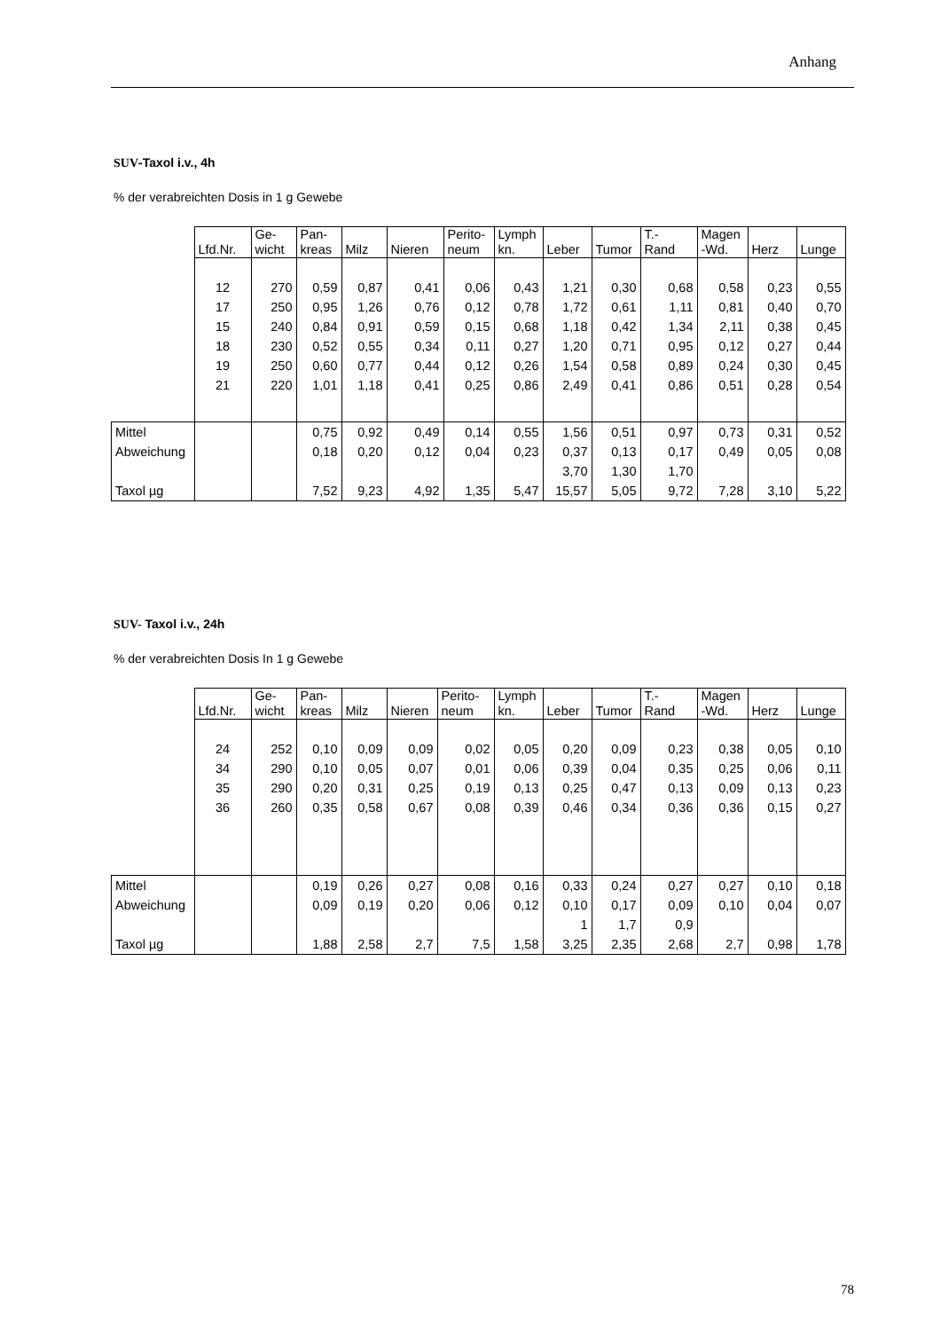Anhang
SUV-Taxol i.v., 4h
% der verabreichten Dosis in 1 g Gewebe
| | Lfd.Nr. | Ge- wicht | Pan- kreas | Milz | Nieren | Perito- neum | Lymph kn. | Leber | Tumor | T.- Rand | Magen -Wd. | Herz | Lunge |
| --- | --- | --- | --- | --- | --- | --- | --- | --- | --- | --- | --- | --- | --- |
| | 12 | 270 | 0,59 | 0,87 | 0,41 | 0,06 | 0,43 | 1,21 | 0,30 | 0,68 | 0,58 | 0,23 | 0,55 |
| | 17 | 250 | 0,95 | 1,26 | 0,76 | 0,12 | 0,78 | 1,72 | 0,61 | 1,11 | 0,81 | 0,40 | 0,70 |
| | 15 | 240 | 0,84 | 0,91 | 0,59 | 0,15 | 0,68 | 1,18 | 0,42 | 1,34 | 2,11 | 0,38 | 0,45 |
| | 18 | 230 | 0,52 | 0,55 | 0,34 | 0,11 | 0,27 | 1,20 | 0,71 | 0,95 | 0,12 | 0,27 | 0,44 |
| | 19 | 250 | 0,60 | 0,77 | 0,44 | 0,12 | 0,26 | 1,54 | 0,58 | 0,89 | 0,24 | 0,30 | 0,45 |
| | 21 | 220 | 1,01 | 1,18 | 0,41 | 0,25 | 0,86 | 2,49 | 0,41 | 0,86 | 0,51 | 0,28 | 0,54 |
| Mittel | | | 0,75 | 0,92 | 0,49 | 0,14 | 0,55 | 1,56 | 0,51 | 0,97 | 0,73 | 0,31 | 0,52 |
| Abweichung | | | 0,18 | 0,20 | 0,12 | 0,04 | 0,23 | 0,37 | 0,13 | 0,17 | 0,49 | 0,05 | 0,08 |
| | | | | | | | | 3,70 | 1,30 | 1,70 | | | |
| Taxol µg | | | 7,52 | 9,23 | 4,92 | 1,35 | 5,47 | 15,57 | 5,05 | 9,72 | 7,28 | 3,10 | 5,22 |
SUV- Taxol i.v., 24h
% der verabreichten Dosis In 1 g Gewebe
| | Lfd.Nr. | Ge- wicht | Pan- kreas | Milz | Nieren | Perito- neum | Lymph kn. | Leber | Tumor | T.- Rand | Magen -Wd. | Herz | Lunge |
| --- | --- | --- | --- | --- | --- | --- | --- | --- | --- | --- | --- | --- | --- |
| | 24 | 252 | 0,10 | 0,09 | 0,09 | 0,02 | 0,05 | 0,20 | 0,09 | 0,23 | 0,38 | 0,05 | 0,10 |
| | 34 | 290 | 0,10 | 0,05 | 0,07 | 0,01 | 0,06 | 0,39 | 0,04 | 0,35 | 0,25 | 0,06 | 0,11 |
| | 35 | 290 | 0,20 | 0,31 | 0,25 | 0,19 | 0,13 | 0,25 | 0,47 | 0,13 | 0,09 | 0,13 | 0,23 |
| | 36 | 260 | 0,35 | 0,58 | 0,67 | 0,08 | 0,39 | 0,46 | 0,34 | 0,36 | 0,36 | 0,15 | 0,27 |
| Mittel | | | 0,19 | 0,26 | 0,27 | 0,08 | 0,16 | 0,33 | 0,24 | 0,27 | 0,27 | 0,10 | 0,18 |
| Abweichung | | | 0,09 | 0,19 | 0,20 | 0,06 | 0,12 | 0,10 | 0,17 | 0,09 | 0,10 | 0,04 | 0,07 |
| | | | | | | | | 1 | 1,7 | 0,9 | | | |
| Taxol µg | | | 1,88 | 2,58 | 2,7 | 7,5 | 1,58 | 3,25 | 2,35 | 2,68 | 2,7 | 0,98 | 1,78 |
78